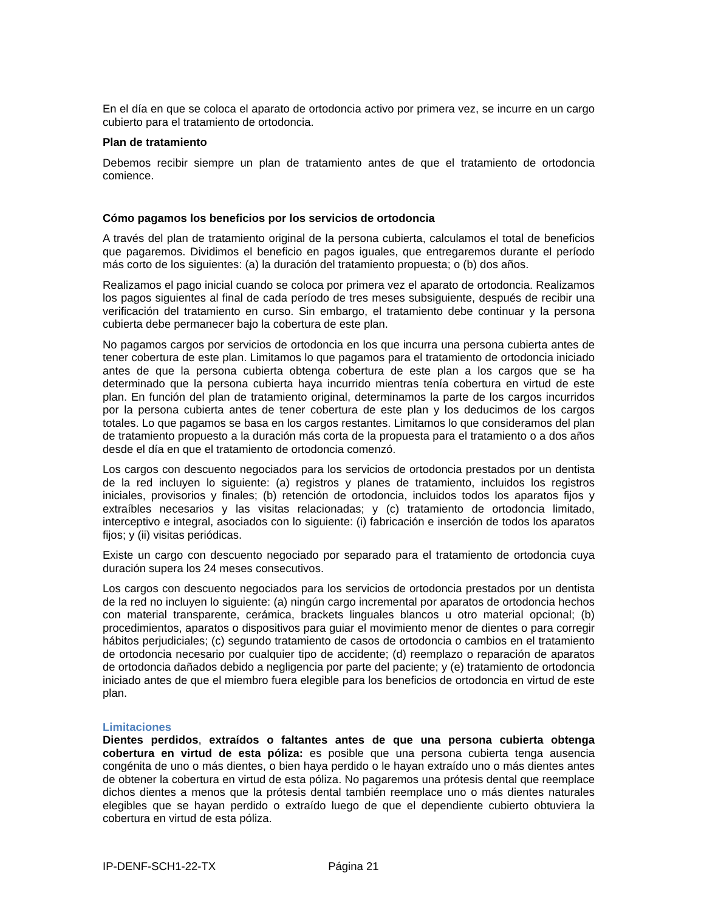En el día en que se coloca el aparato de ortodoncia activo por primera vez, se incurre en un cargo cubierto para el tratamiento de ortodoncia.
Plan de tratamiento
Debemos recibir siempre un plan de tratamiento antes de que el tratamiento de ortodoncia comience.
Cómo pagamos los beneficios por los servicios de ortodoncia
A través del plan de tratamiento original de la persona cubierta, calculamos el total de beneficios que pagaremos. Dividimos el beneficio en pagos iguales, que entregaremos durante el período más corto de los siguientes: (a) la duración del tratamiento propuesta; o (b) dos años.
Realizamos el pago inicial cuando se coloca por primera vez el aparato de ortodoncia. Realizamos los pagos siguientes al final de cada período de tres meses subsiguiente, después de recibir una verificación del tratamiento en curso. Sin embargo, el tratamiento debe continuar y la persona cubierta debe permanecer bajo la cobertura de este plan.
No pagamos cargos por servicios de ortodoncia en los que incurra una persona cubierta antes de tener cobertura de este plan. Limitamos lo que pagamos para el tratamiento de ortodoncia iniciado antes de que la persona cubierta obtenga cobertura de este plan a los cargos que se ha determinado que la persona cubierta haya incurrido mientras tenía cobertura en virtud de este plan. En función del plan de tratamiento original, determinamos la parte de los cargos incurridos por la persona cubierta antes de tener cobertura de este plan y los deducimos de los cargos totales. Lo que pagamos se basa en los cargos restantes. Limitamos lo que consideramos del plan de tratamiento propuesto a la duración más corta de la propuesta para el tratamiento o a dos años desde el día en que el tratamiento de ortodoncia comenzó.
Los cargos con descuento negociados para los servicios de ortodoncia prestados por un dentista de la red incluyen lo siguiente: (a) registros y planes de tratamiento, incluidos los registros iniciales, provisorios y finales; (b) retención de ortodoncia, incluidos todos los aparatos fijos y extraíbles necesarios y las visitas relacionadas; y (c) tratamiento de ortodoncia limitado, interceptivo e integral, asociados con lo siguiente: (i) fabricación e inserción de todos los aparatos fijos; y (ii) visitas periódicas.
Existe un cargo con descuento negociado por separado para el tratamiento de ortodoncia cuya duración supera los 24 meses consecutivos.
Los cargos con descuento negociados para los servicios de ortodoncia prestados por un dentista de la red no incluyen lo siguiente: (a) ningún cargo incremental por aparatos de ortodoncia hechos con material transparente, cerámica, brackets linguales blancos u otro material opcional; (b) procedimientos, aparatos o dispositivos para guiar el movimiento menor de dientes o para corregir hábitos perjudiciales; (c) segundo tratamiento de casos de ortodoncia o cambios en el tratamiento de ortodoncia necesario por cualquier tipo de accidente; (d) reemplazo o reparación de aparatos de ortodoncia dañados debido a negligencia por parte del paciente; y (e) tratamiento de ortodoncia iniciado antes de que el miembro fuera elegible para los beneficios de ortodoncia en virtud de este plan.
Limitaciones
Dientes perdidos, extraídos o faltantes antes de que una persona cubierta obtenga cobertura en virtud de esta póliza: es posible que una persona cubierta tenga ausencia congénita de uno o más dientes, o bien haya perdido o le hayan extraído uno o más dientes antes de obtener la cobertura en virtud de esta póliza. No pagaremos una prótesis dental que reemplace dichos dientes a menos que la prótesis dental también reemplace uno o más dientes naturales elegibles que se hayan perdido o extraído luego de que el dependiente cubierto obtuviera la cobertura en virtud de esta póliza.
IP-DENF-SCH1-22-TX Página 21